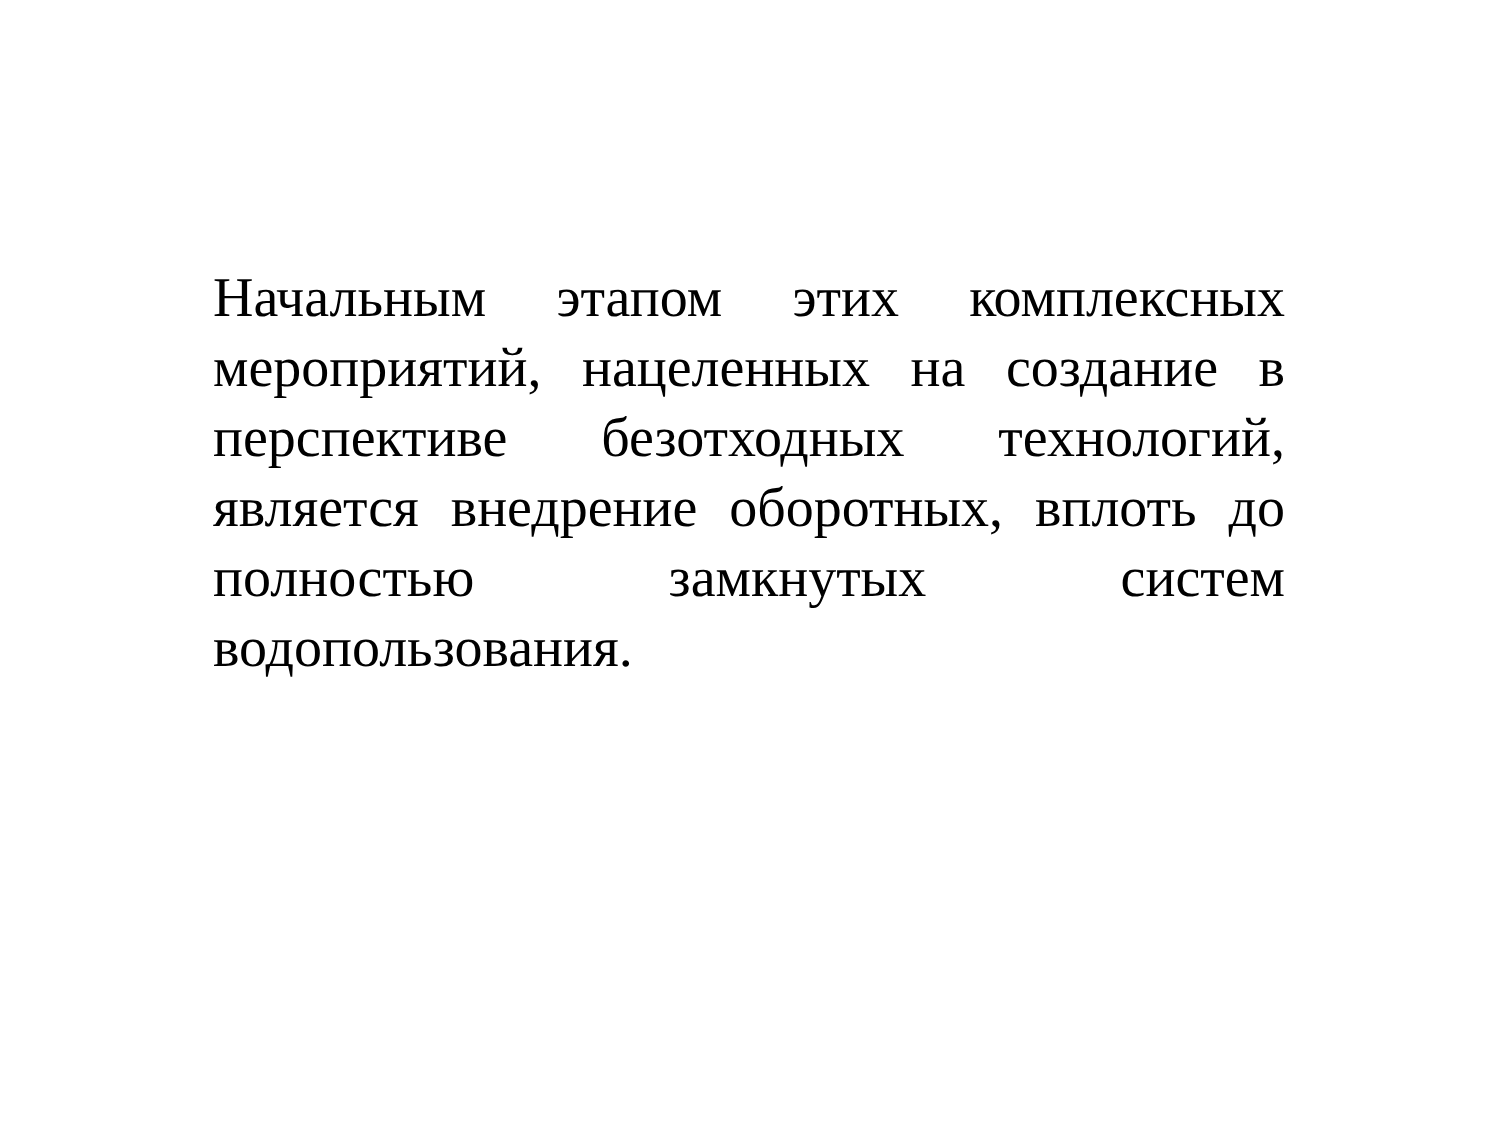Начальным этапом этих комплексных мероприятий, нацеленных на создание в перспективе безотходных технологий, является внедрение оборотных, вплоть до полностью замкнутых систем водопользования.